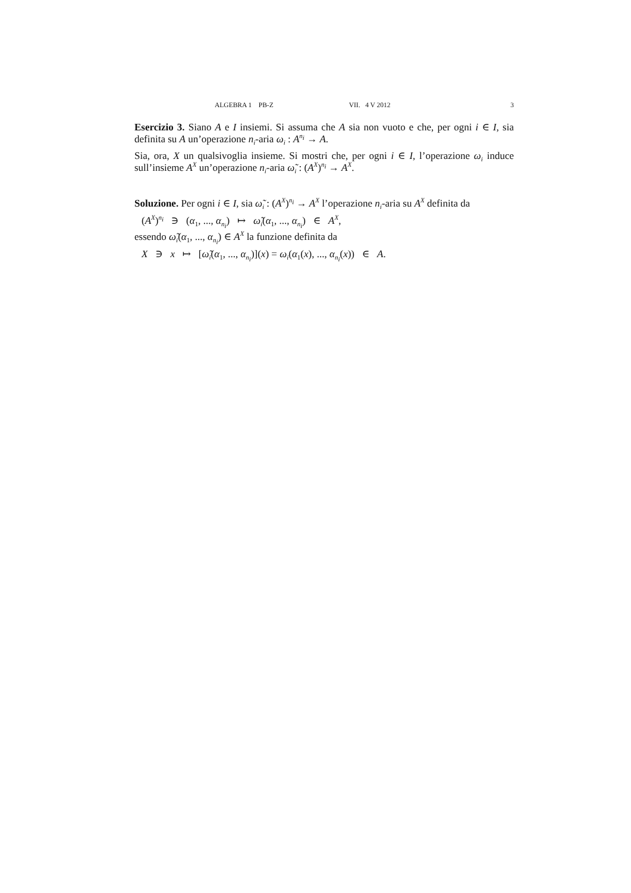ALGEBRA 1 PB-Z VII. 4 V 2012 3
Esercizio 3. Siano A e I insiemi. Si assuma che A sia non vuoto e che, per ogni i ∈ I, sia definita su A un’operazione n<sub>i</sub>-aria ω<sub>i</sub> : A<sup>n<sub>i</sub></sup> → A.
Sia, ora, X un qualsivoglia insieme. Si mostri che, per ogni i ∈ I, l’operazione ω<sub>i</sub> induce sull’insieme A<sup>X</sup> un’operazione n<sub>i</sub>-aria ω̃<sub>i</sub> : (A<sup>X</sup>)<sup>n<sub>i</sub></sup> → A<sup>X</sup>.
Soluzione. Per ogni i ∈ I, sia ω̃<sub>i</sub> : (A<sup>X</sup>)<sup>n<sub>i</sub></sup> → A<sup>X</sup> l’operazione n<sub>i</sub>-aria su A<sup>X</sup> definita da
(A<sup>X</sup>)<sup>n<sub>i</sub></sup> ∋ (α<sub>1</sub>, ..., α<sub>n<sub>i</sub></sub>) ↦ ω̃<sub>i</sub>(α<sub>1</sub>, ..., α<sub>n<sub>i</sub></sub>) ∈ A<sup>X</sup>,
essendo ω̃<sub>i</sub>(α<sub>1</sub>, ..., α<sub>n<sub>i</sub></sub>) ∈ A<sup>X</sup> la funzione definita da
X ∋ x ↦ [ω̃<sub>i</sub>(α<sub>1</sub>, ..., α<sub>n<sub>i</sub></sub>)](x) = ω<sub>i</sub>(α<sub>1</sub>(x), ..., α<sub>n<sub>i</sub></sub>(x)) ∈ A.